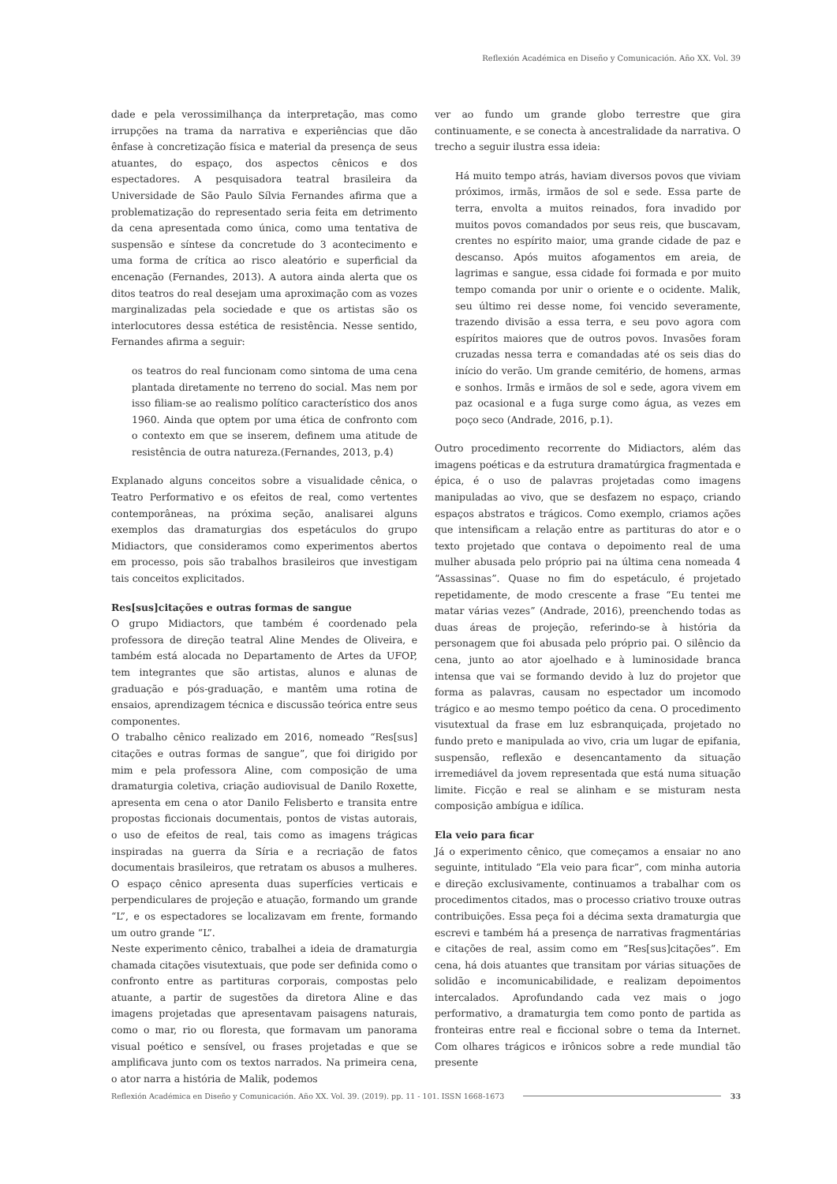Reflexión Académica en Diseño y Comunicación. Año XX. Vol. 39
dade e pela verossimilhança da interpretação, mas como irrupções na trama da narrativa e experiências que dão ênfase à concretização física e material da presença de seus atuantes, do espaço, dos aspectos cênicos e dos espectadores. A pesquisadora teatral brasileira da Universidade de São Paulo Sílvia Fernandes afirma que a problematização do representado seria feita em detrimento da cena apresentada como única, como uma tentativa de suspensão e síntese da concretude do 3 acontecimento e uma forma de crítica ao risco aleatório e superficial da encenação (Fernandes, 2013). A autora ainda alerta que os ditos teatros do real desejam uma aproximação com as vozes marginalizadas pela sociedade e que os artistas são os interlocutores dessa estética de resistência. Nesse sentido, Fernandes afirma a seguir:
os teatros do real funcionam como sintoma de uma cena plantada diretamente no terreno do social. Mas nem por isso filiam-se ao realismo político característico dos anos 1960. Ainda que optem por uma ética de confronto com o contexto em que se inserem, definem uma atitude de resistência de outra natureza.(Fernandes, 2013, p.4)
Explanado alguns conceitos sobre a visualidade cênica, o Teatro Performativo e os efeitos de real, como vertentes contemporâneas, na próxima seção, analisarei alguns exemplos das dramaturgias dos espetáculos do grupo Midiactors, que consideramos como experimentos abertos em processo, pois são trabalhos brasileiros que investigam tais conceitos explicitados.
Res[sus]citações e outras formas de sangue
O grupo Midiactors, que também é coordenado pela professora de direção teatral Aline Mendes de Oliveira, e também está alocada no Departamento de Artes da UFOP, tem integrantes que são artistas, alunos e alunas de graduação e pós-graduação, e mantêm uma rotina de ensaios, aprendizagem técnica e discussão teórica entre seus componentes.
O trabalho cênico realizado em 2016, nomeado “Res[sus] citações e outras formas de sangue”, que foi dirigido por mim e pela professora Aline, com composição de uma dramaturgia coletiva, criação audiovisual de Danilo Roxette, apresenta em cena o ator Danilo Felisberto e transita entre propostas ficcionais documentais, pontos de vistas autorais, o uso de efeitos de real, tais como as imagens trágicas inspiradas na guerra da Síria e a recriação de fatos documentais brasileiros, que retratam os abusos a mulheres. O espaço cênico apresenta duas superfícies verticais e perpendiculares de projeção e atuação, formando um grande “L”, e os espectadores se localizavam em frente, formando um outro grande “L”.
Neste experimento cênico, trabalhei a ideia de dramaturgia chamada citações visutextuais, que pode ser definida como o confronto entre as partituras corporais, compostas pelo atuante, a partir de sugestões da diretora Aline e das imagens projetadas que apresentavam paisagens naturais, como o mar, rio ou floresta, que formavam um panorama visual poético e sensível, ou frases projetadas e que se amplificava junto com os textos narrados. Na primeira cena, o ator narra a história de Malik, podemos
ver ao fundo um grande globo terrestre que gira continuamente, e se conecta à ancestralidade da narrativa. O trecho a seguir ilustra essa ideia:
Há muito tempo atrás, haviam diversos povos que viviam próximos, irmãs, irmãos de sol e sede. Essa parte de terra, envolta a muitos reinados, fora invadido por muitos povos comandados por seus reis, que buscavam, crentes no espírito maior, uma grande cidade de paz e descanso. Após muitos afogamentos em areia, de lagrimas e sangue, essa cidade foi formada e por muito tempo comanda por unir o oriente e o ocidente. Malik, seu último rei desse nome, foi vencido severamente, trazendo divisão a essa terra, e seu povo agora com espíritos maiores que de outros povos. Invasões foram cruzadas nessa terra e comandadas até os seis dias do início do verão. Um grande cemitério, de homens, armas e sonhos. Irmãs e irmãos de sol e sede, agora vivem em paz ocasional e a fuga surge como água, as vezes em poço seco (Andrade, 2016, p.1).
Outro procedimento recorrente do Midiactors, além das imagens poéticas e da estrutura dramatúrgica fragmentada e épica, é o uso de palavras projetadas como imagens manipuladas ao vivo, que se desfazem no espaço, criando espaços abstratos e trágicos. Como exemplo, criamos ações que intensificam a relação entre as partituras do ator e o texto projetado que contava o depoimento real de uma mulher abusada pelo próprio pai na última cena nomeada 4 “Assassinas”. Quase no fim do espetáculo, é projetado repetidamente, de modo crescente a frase “Eu tentei me matar várias vezes” (Andrade, 2016), preenchendo todas as duas áreas de projeção, referindo-se à história da personagem que foi abusada pelo próprio pai. O silêncio da cena, junto ao ator ajoelhado e à luminosidade branca intensa que vai se formando devido à luz do projetor que forma as palavras, causam no espectador um incomodo trágico e ao mesmo tempo poético da cena. O procedimento visutextual da frase em luz esbranquiçada, projetado no fundo preto e manipulada ao vivo, cria um lugar de epifania, suspensão, reflexão e desencantamento da situação irremediável da jovem representada que está numa situação limite. Ficção e real se alinham e se misturam nesta composição ambígua e idílica.
Ela veio para ficar
Já o experimento cênico, que começamos a ensaiar no ano seguinte, intitulado “Ela veio para ficar”, com minha autoria e direção exclusivamente, continuamos a trabalhar com os procedimentos citados, mas o processo criativo trouxe outras contribuições. Essa peça foi a décima sexta dramaturgia que escrevi e também há a presença de narrativas fragmentárias e citações de real, assim como em “Res[sus]citações”. Em cena, há dois atuantes que transitam por várias situações de solidão e incomunicabilidade, e realizam depoimentos intercalados. Aprofundando cada vez mais o jogo performativo, a dramaturgia tem como ponto de partida as fronteiras entre real e ficcional sobre o tema da Internet. Com olhares trágicos e irônicos sobre a rede mundial tão presente
Reflexión Académica en Diseño y Comunicación. Año XX. Vol. 39. (2019). pp. 11 - 101. ISSN 1668-1673 33